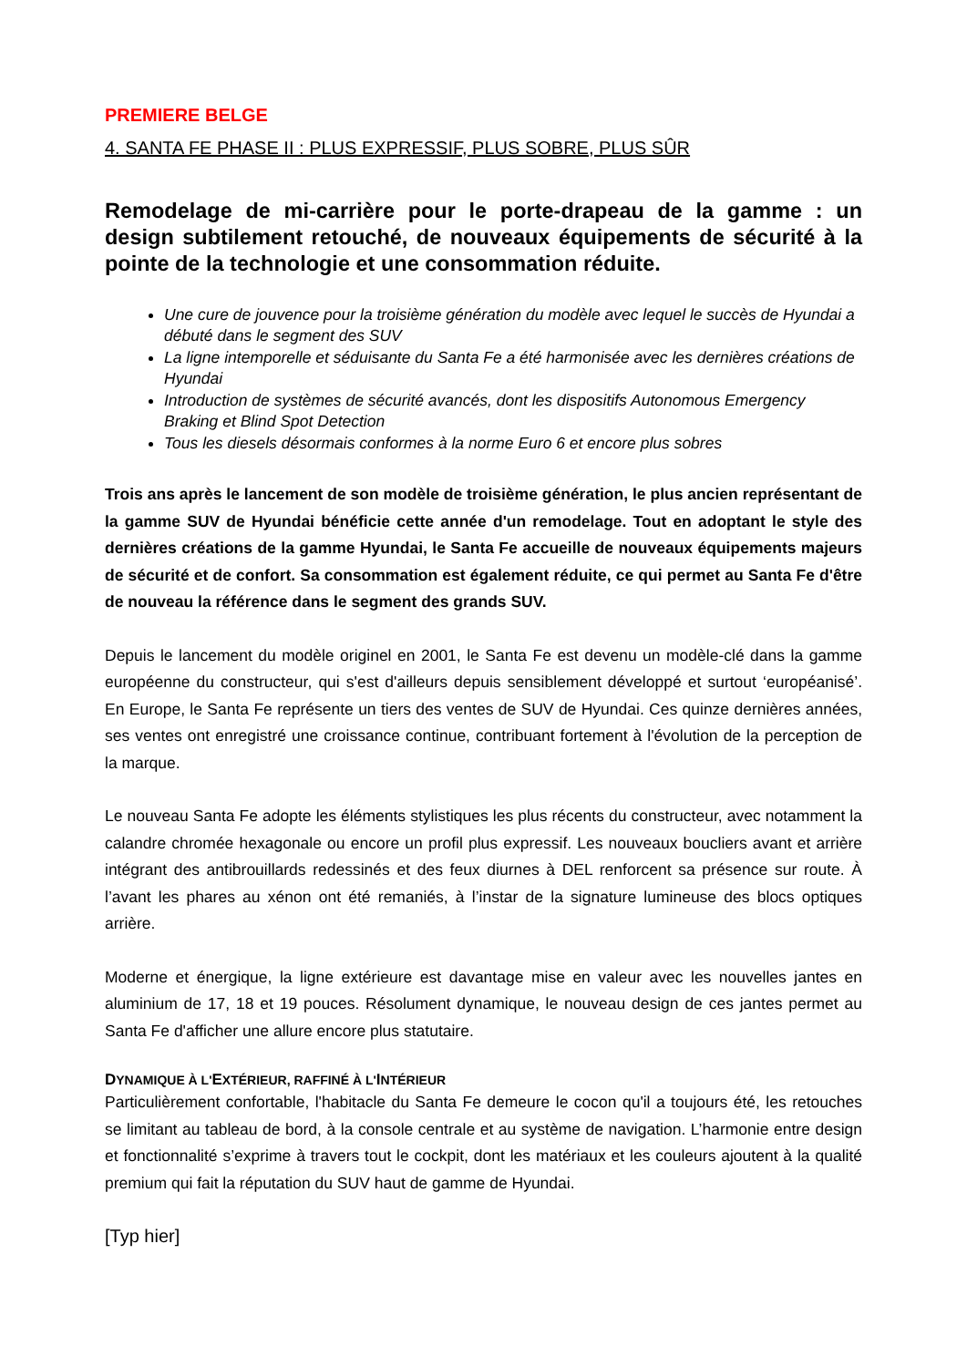PREMIERE BELGE
4. SANTA FE PHASE II : PLUS EXPRESSIF, PLUS SOBRE, PLUS SÛR
Remodelage de mi-carrière pour le porte-drapeau de la gamme : un design subtilement retouché, de nouveaux équipements de sécurité à la pointe de la technologie et une consommation réduite.
Une cure de jouvence pour la troisième génération du modèle avec lequel le succès de Hyundai a débuté dans le segment des SUV
La ligne intemporelle et séduisante du Santa Fe a été harmonisée avec les dernières créations de Hyundai
Introduction de systèmes de sécurité avancés, dont les dispositifs Autonomous Emergency Braking et Blind Spot Detection
Tous les diesels désormais conformes à la norme Euro 6 et encore plus sobres
Trois ans après le lancement de son modèle de troisième génération, le plus ancien représentant de la gamme SUV de Hyundai bénéficie cette année d'un remodelage. Tout en adoptant le style des dernières créations de la gamme Hyundai, le Santa Fe accueille de nouveaux équipements majeurs de sécurité et de confort. Sa consommation est également réduite, ce qui permet au Santa Fe d'être de nouveau la référence dans le segment des grands SUV.
Depuis le lancement du modèle originel en 2001, le Santa Fe est devenu un modèle-clé dans la gamme européenne du constructeur, qui s'est d'ailleurs depuis sensiblement développé et surtout ‘européanisé’. En Europe, le Santa Fe représente un tiers des ventes de SUV de Hyundai. Ces quinze dernières années, ses ventes ont enregistré une croissance continue, contribuant fortement à l'évolution de la perception de la marque.
Le nouveau Santa Fe adopte les éléments stylistiques les plus récents du constructeur, avec notamment la calandre chromée hexagonale ou encore un profil plus expressif. Les nouveaux boucliers avant et arrière intégrant des antibrouillards redessinés et des feux diurnes à DEL renforcent sa présence sur route. À l’avant les phares au xénon ont été remaniés, à l’instar de la signature lumineuse des blocs optiques arrière.
Moderne et énergique, la ligne extérieure est davantage mise en valeur avec les nouvelles jantes en aluminium de 17, 18 et 19 pouces. Résolument dynamique, le nouveau design de ces jantes permet au Santa Fe d'afficher une allure encore plus statutaire.
DYNAMIQUE À L'EXTÉRIEUR, RAFFINÉ À L'INTÉRIEUR
Particulièrement confortable, l'habitacle du Santa Fe demeure le cocon qu'il a toujours été, les retouches se limitant au tableau de bord, à la console centrale et au système de navigation. L’harmonie entre design et fonctionnalité s’exprime à travers tout le cockpit, dont les matériaux et les couleurs ajoutent à la qualité premium qui fait la réputation du SUV haut de gamme de Hyundai.
[Typ hier]